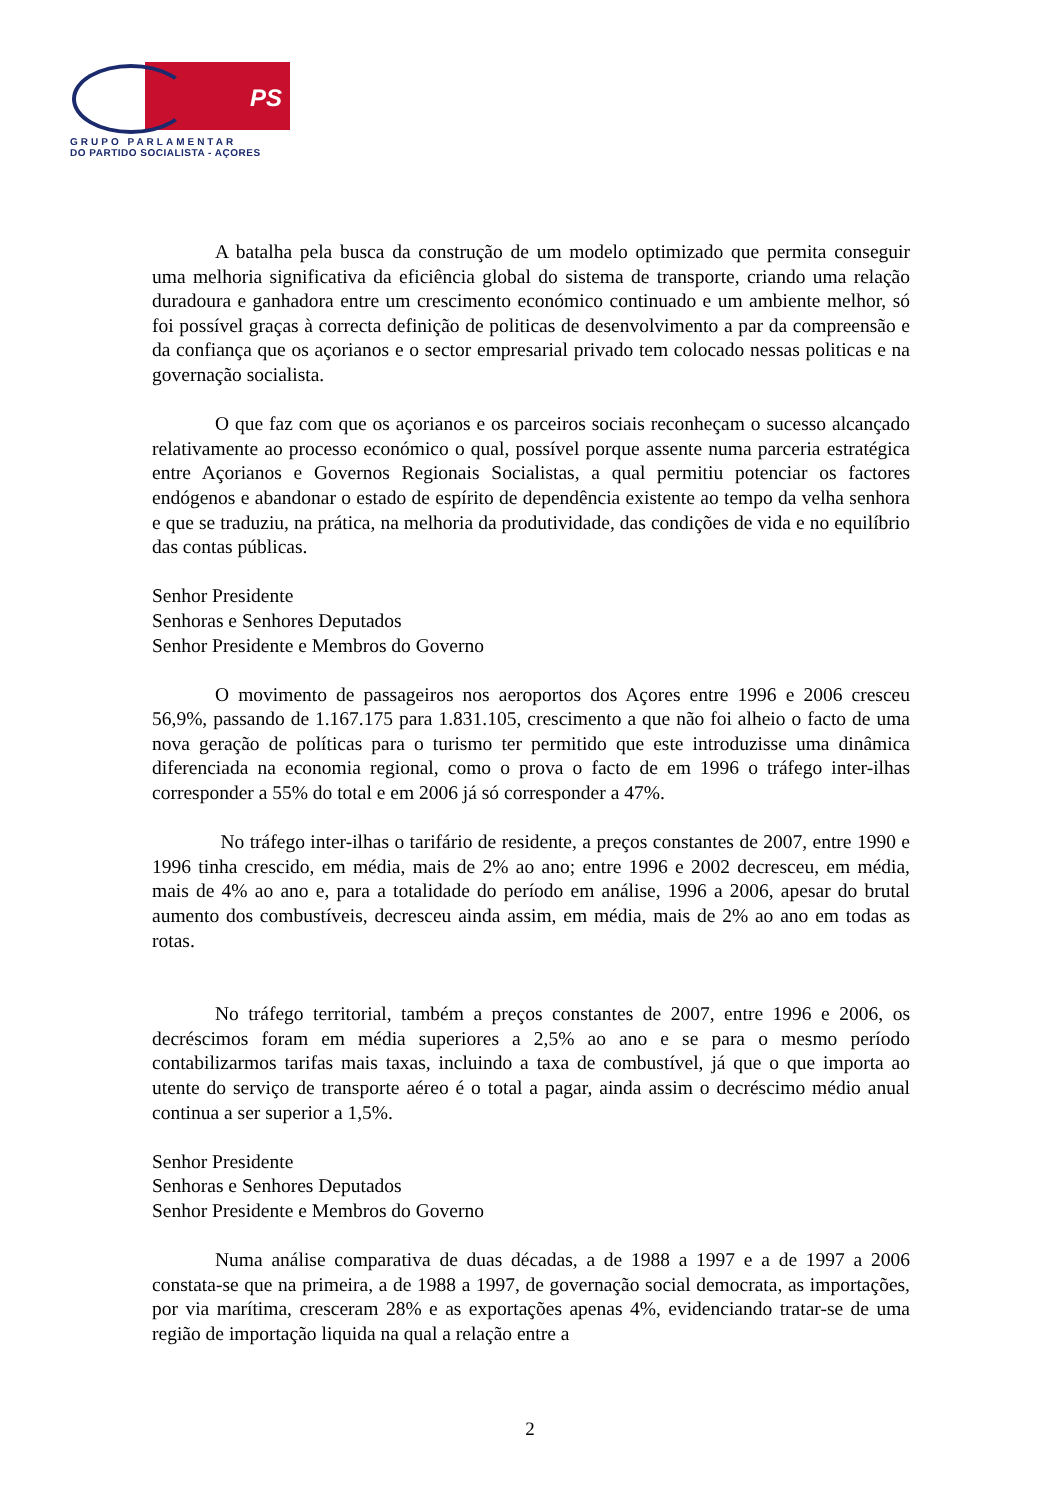PS
GRUPO PARLAMENTAR
DO PARTIDO SOCIALISTA - AÇORES
A batalha pela busca da construção de um modelo optimizado que permita conseguir uma melhoria significativa da eficiência global do sistema de transporte, criando uma relação duradoura e ganhadora entre um crescimento económico continuado e um ambiente melhor, só foi possível graças à correcta definição de politicas de desenvolvimento a par da compreensão e da confiança que os açorianos e o sector empresarial privado tem colocado nessas politicas e na governação socialista.
O que faz com que os açorianos e os parceiros sociais reconheçam o sucesso alcançado relativamente ao processo económico o qual, possível porque assente numa parceria estratégica entre Açorianos e Governos Regionais Socialistas, a qual permitiu potenciar os factores endógenos e abandonar o estado de espírito de dependência existente ao tempo da velha senhora e que se traduziu, na prática, na melhoria da produtividade, das condições de vida e no equilíbrio das contas públicas.
Senhor Presidente
Senhoras e Senhores Deputados
Senhor Presidente e Membros do Governo
O movimento de passageiros nos aeroportos dos Açores entre 1996 e 2006 cresceu 56,9%, passando de 1.167.175 para 1.831.105, crescimento a que não foi alheio o facto de uma nova geração de políticas para o turismo ter permitido que este introduzisse uma dinâmica diferenciada na economia regional, como o prova o facto de em 1996 o tráfego inter-ilhas corresponder a 55% do total e em 2006 já só corresponder a 47%.
No tráfego inter-ilhas o tarifário de residente, a preços constantes de 2007, entre 1990 e 1996 tinha crescido, em média, mais de 2% ao ano; entre 1996 e 2002 decresceu, em média, mais de 4% ao ano e, para a totalidade do período em análise, 1996 a 2006, apesar do brutal aumento dos combustíveis, decresceu ainda assim, em média, mais de 2% ao ano em todas as rotas.
No tráfego territorial, também a preços constantes de 2007, entre 1996 e 2006, os decréscimos foram em média superiores a 2,5% ao ano e se para o mesmo período contabilizarmos tarifas mais taxas, incluindo a taxa de combustível, já que o que importa ao utente do serviço de transporte aéreo é o total a pagar, ainda assim o decréscimo médio anual continua a ser superior a 1,5%.
Senhor Presidente
Senhoras e Senhores Deputados
Senhor Presidente e Membros do Governo
Numa análise comparativa de duas décadas, a de 1988 a 1997 e a de 1997 a 2006 constata-se que na primeira, a de 1988 a 1997, de governação social democrata, as importações, por via marítima, cresceram 28% e as exportações apenas 4%, evidenciando tratar-se de uma região de importação liquida na qual a relação entre a
2